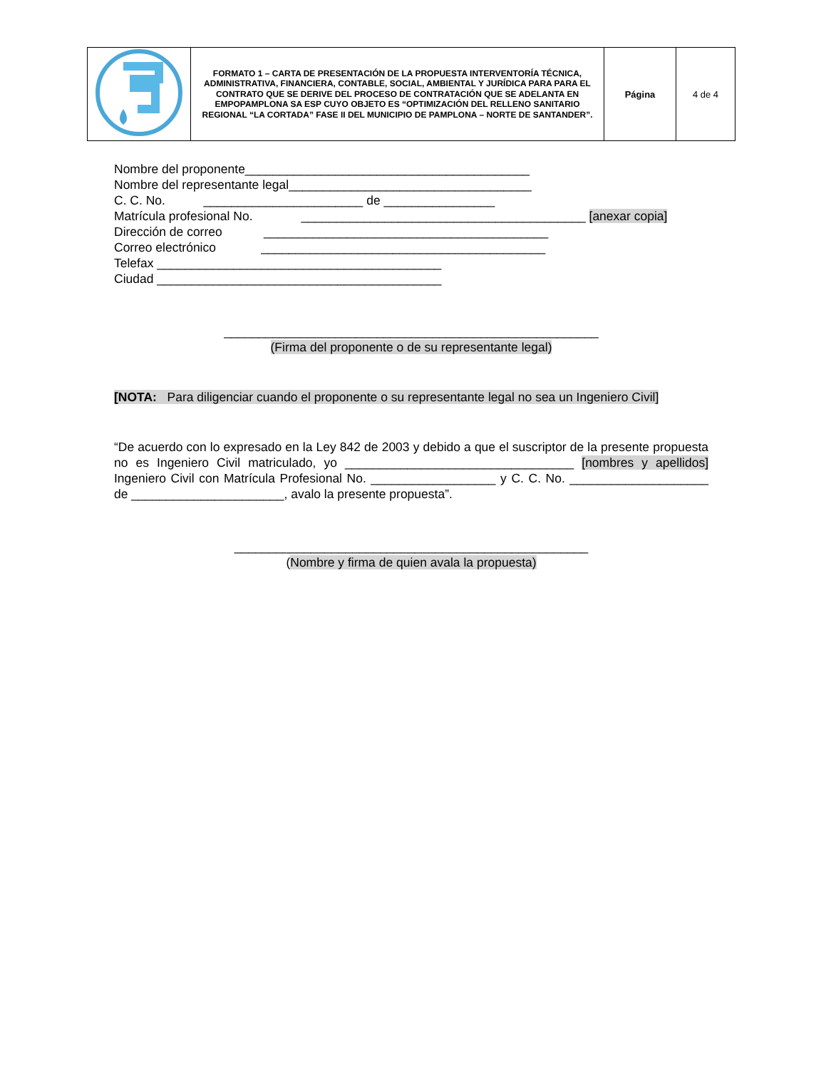| | FORMATO 1 – CARTA DE PRESENTACIÓN DE LA PROPUESTA INTERVENTORÍA TÉCNICA, ADMINISTRATIVA, FINANCIERA, CONTABLE, SOCIAL, AMBIENTAL Y JURÍDICA PARA PARA EL CONTRATO QUE SE DERIVE DEL PROCESO DE CONTRATACIÓN QUE SE ADELANTA EN EMPOPAMPLONA SA ESP CUYO OBJETO ES “OPTIMIZACIÓN DEL RELLENO SANITARIO REGIONAL “LA CORTADA” FASE II DEL MUNICIPIO DE PAMPLONA – NORTE DE SANTANDER”. | Página | 4 de 4 |
Nombre del proponente_________________________________________
Nombre del representante legal___________________________________
C. C. No. _______________________ de ________________
Matrícula profesional No. _________________________________________ [anexar copia]
Dirección de correo _________________________________________
Correo electrónico _________________________________________
Telefax _________________________________________
Ciudad _________________________________________
______________________________________________________
(Firma del proponente o de su representante legal)
[NOTA: Para diligenciar cuando el proponente o su representante legal no sea un Ingeniero Civil]
“De acuerdo con lo expresado en la Ley 842 de 2003 y debido a que el suscriptor de la presente propuesta no es Ingeniero Civil matriculado, yo _________________________________ [nombres y apellidos] Ingeniero Civil con Matrícula Profesional No. __________________ y C. C. No. ____________________ de ______________________, avalo la presente propuesta”.
___________________________________________________
(Nombre y firma de quien avala la propuesta)